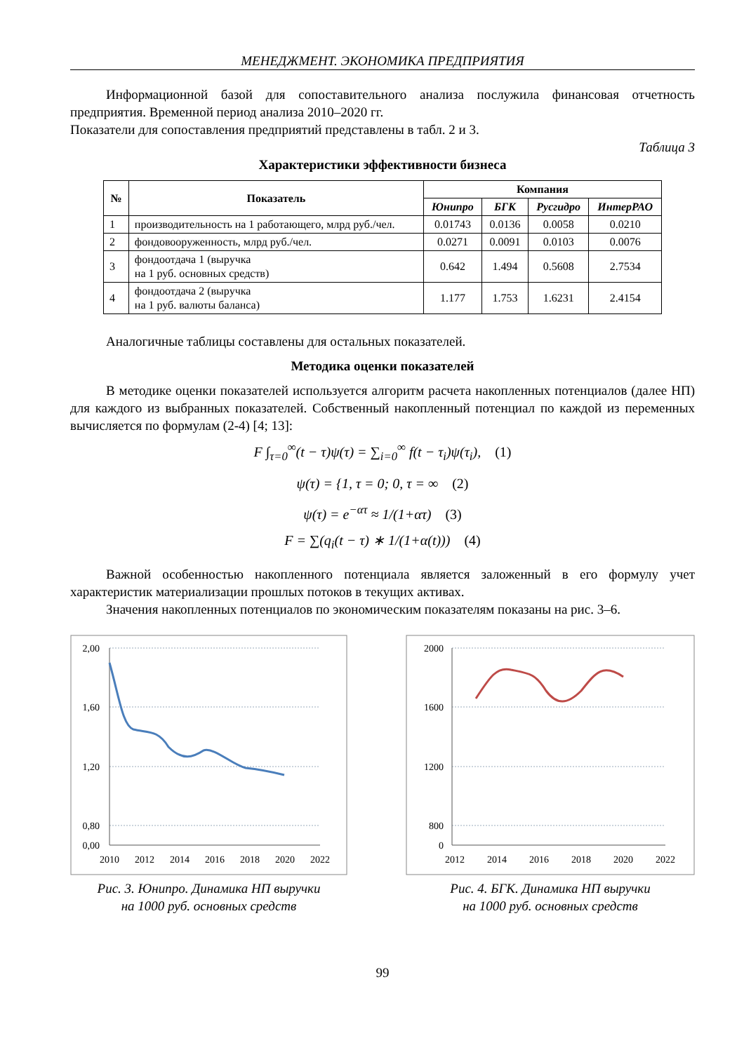МЕНЕДЖМЕНТ. ЭКОНОМИКА ПРЕДПРИЯТИЯ
Информационной базой для сопоставительного анализа послужила финансовая отчет­ность предприятия. Временной период анализа 2010–2020 гг.
Показатели для сопоставления предприятий представлены в табл. 2 и 3.
Таблица 3
Характеристики эффективности бизнеса
| № | Показатель | Компания | | | |
| --- | --- | --- | --- | --- | --- |
| | | Юнипро | БГК | Русгидро | ИнтерРАО |
| 1 | производительность на 1 работаю­щего, млрд руб./чел. | 0.01743 | 0.0136 | 0.0058 | 0.0210 |
| 2 | фондовооруженность, млрд руб./чел. | 0.0271 | 0.0091 | 0.0103 | 0.0076 |
| 3 | фондоотдача 1 (выручка на 1 руб. основных средств) | 0.642 | 1.494 | 0.5608 | 2.7534 |
| 4 | фондоотдача 2 (выручка на 1 руб. валюты баланса) | 1.177 | 1.753 | 1.6231 | 2.4154 |
Аналогичные таблицы составлены для остальных показателей.
Методика оценки показателей
В методике оценки показателей используется алгоритм расчета накопленных потенциалов (далее НП) для каждого из выбранных показателей. Собственный накопленный потенциал по каждой из переменных вычисляется по формулам (2-4) [4; 13]:
F ∫<sub>τ=0</sub><sup>∞</sup>(t − τ)ψ(τ) = ∑<sub>i=0</sub><sup>∞</sup> f(t − τ<sub>i</sub>)ψ(τ<sub>i</sub>), (1)
ψ(τ) = {1, τ = 0; 0, τ = ∞ (2)
ψ(τ) = e<sup>−ατ</sup> ≈ 1/(1+ατ) (3)
F = ∑(q<sub>i</sub>(t − τ) ∗ 1/(1+α(t))) (4)
Важной особенностью накопленного потенциала является заложенный в его формулу учет характеристик материализации прошлых потоков в текущих активах.
Значения накопленных потенциалов по экономическим показателям показаны на рис. 3–6.
2,00
1,60
1,20
0,80
0,00
2010
2012
2014
2016
2018
2020
2022
Рис. 3. Юнипро. Динамика НП выручки
на 1000 руб. основных средств
2000
1600
1200
800
0
2012
2014
2016
2018
2020
2022
Рис. 4. БГК. Динамика НП выручки
на 1000 руб. основных средств
99